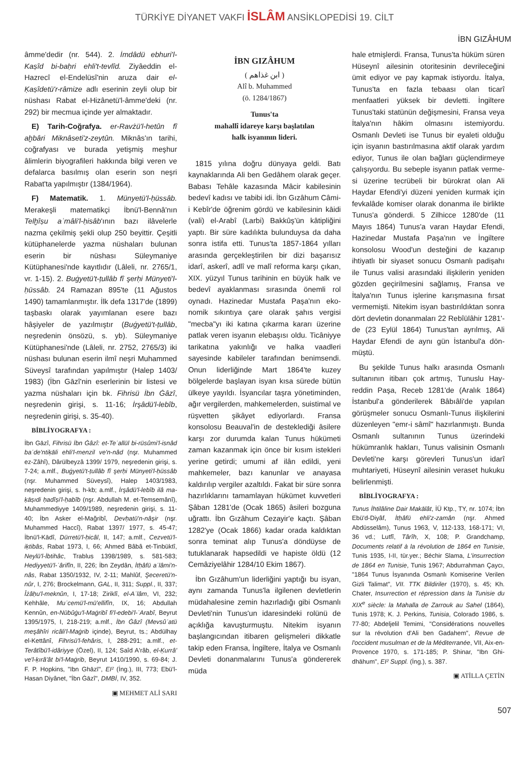TÜRKİYE DİYANET VAKFI İSLÂM ANSİKLOPEDİSİ 19. CİLT
İBN GIZÂHUM
âmme'dedir (nr. 544). 2. İmdâdü ebhu­ri'l-Kaṣîd bi-baḥri ehli't-tevlîd. Ziyâed­din el-Hazrecî el-Endelüsî'nin aruza dair el-Ḳaṣîdetü'r-râmize adlı eserinin zeyli olup bir nüshası Rabat el-Hizânetü'l-âm­me'deki (nr. 292) bir mecmua içinde yer almaktadır.
E) Tarih-Coğrafya. er-Ravżü'l-hetûn fî aḫbâri Miknâseti'z-zeytûn. Miknâs'ın tarihi, coğrafyası ve burada yetişmiş meş­hur âlimlerin biyografileri hakkında bilgi veren ve defalarca basılmış olan eserin son neşri Rabat'ta yapılmıştır (1384/1964).
F) Matematik. 1. Münyetü'l-ḥüssâb. Merakeşli matematikçi İbnü'l-Bennâ'nın Telḫîṣu aʿmâli'l-ḥisâb'ının bazı ilâveler­le nazma çekilmiş şekli olup 250 beyittir. Çeşitli kütüphanelerde yazma nüshala­rı bulunan eserin bir nüshası Süleymani­ye Kütüphanesi'nde kayıtlıdır (Lâleli, nr. 2765/1, vr. 1-15). 2. Buġyetü't-ṭullâb fî şerḥi Münyeti'l-ḥüssâb. 24 Ramazan 895'te (11 Ağustos 1490) tamamlanmış­tır. İlk defa 1317'de (1899) taşbaskı ola­rak yayımlanan esere bazı hâşiyeler de ya­zılmıştır (Buġyetü't-ṭullâb, neşredenin ön­sözü, s. yb). Süleymaniye Kütüphanesi'n­de (Lâleli, nr. 2752, 2765/3) iki nüshası bu­lunan eserin ilmî neşri Muhammed Sü­veysî tarafından yapılmıştır (Halep 1403/ 1983) (İbn Gāzî'nin eserlerinin bir listesi ve yazma nüshaları için bk. Fihrisü İbn Ġâzî, neşredenin girişi, s. 11-16; İrşâdü'l-le­bîb, neşredenin girişi, s. 35-40).
BİBLİYOGRAFYA :
İbn Gāzî, Fihrisü İbn Ġâzî: et-Teʿallül bi-rüsû­mi'l-isnâd baʿde'ntiḳāli ehli'l-menzil ve'n-nâd (nşr. Muhammed ez-Zâhî), Dârülbeyzâ 1399/ 1979, neşredenin girişi, s. 7-24; a.mlf., Buġye­tü't-ṭullâb fî şerḥi Münyeti'l-ḥüssâb (nşr. Mu­hammed Süveysî), Halep 1403/1983, neşrede­nin girişi, s. h-kb; a.mlf., İrşâdü'l-lebîb ilâ ma­ḳāṣıdi ḥadîṣi'l-ḥabîb (nşr. Abdullah M. et-Tem­semânî), Muhammediyye 1409/1989, neşrede­nin girişi, s. 11-40; İbn Asker el-Mağribî, Devḥa­tü'n-nâşir (nşr. Muhammed Haccî), Rabat 1397/ 1977, s. 45-47; İbnü'l-Kādî, Dürretü'l-ḥicâl, II, 147; a.mlf., Cezvetü'l-iḳtibâs, Rabat 1973, I, 66; Ahmed Bâbâ et-Tinbüktî, Neylü'l-İbtihâc, Trab­lus 1398/1989, s. 581-583; Hediyyetü'l-ʿârifîn, II, 226; İbn Zeydân, İtḥâfü aʿlâmi'n-nâs, Rabat 1350/1932, IV, 2-11; Mahlûf, Şeceretü'n-nûr, I, 276; Brockelmann, GAL, II, 311; Suppl., II, 337; Îżâḥu'l-meknûn, I, 17-18; Ziriklî, el-Aʿlâm, VI, 232; Kehhâle, Muʿcemü'l-mü'ellifîn, IX, 16; Ab­dullah Kennûn, en-Nübûġu'l-Maġribî fi'l-edebi'l-ʿArabî, Beyrut 1395/1975, I, 218-219; a.mlf., İbn Ġâzî (Mevsûʿatü meşâhîri ricâli'l-Maġrib içinde), Beyrut, ts.; Abdülhay el-Kettânî, Fihri­sü'l-fehâris, I, 288-291; a.mlf., et-Terâtîbü'l-idâ­riyye (Özel), II, 124; Saîd A'râb, el-Ḳurrâ' ve'l-ḳırâ'ât bi'l-Maġrib, Beyrut 1410/1990, s. 69-84; J. F. P. Hopkins, "Ibn Ghāzī", EI² (İng.), III, 773; Ebü'l-Hasan Diyânet, "İbn Ġāzî", DMBİ, IV, 352.
▣ MEHMET ALİ SARI
İBN GIZÂHUM
( ابن غذاهم )
Alî b. Muhammed
(ö. 1284/1867)
Tunus'ta
mahallî idareye karşı başlatılan
halk isyanının lideri.
1815 yılına doğru dünyaya geldi. Batı kaynaklarında Ali ben Gedâhem olarak geçer. Babası Tehâle kazasında Mâcir ka­bilesinin bedevî kadısı ve tabibi idi. İbn Gızâhum Câmi-i Kebîr'de öğrenim gördü ve kabilesinin kāidi (vali) el-Arabî (Larbi) Bakkûş'ün kâtipliğini yaptı. Bir süre kadı­lıkta bulunduysa da daha sonra istifa etti. Tunus'ta 1857-1864 yılları arasında ger­çekleştirilen bir dizi başarısız idarî, aske­rî, adlî ve malî reforma karşı çıkan, XIX. yüzyıl Tunus tarihinin en büyük halk ve bedevî ayaklanması sırasında önemli rol oynadı. Hazinedar Mustafa Paşa'nın eko­nomik sıkıntıya çare olarak şahıs vergisi "mecba"yı iki katına çıkarma kararı üze­rine patlak veren isyanın elebaşısı oldu. Ticâniyye tarikatına yakınlığı ve halka va­adleri sayesinde kabileler tarafından be­nimsendi. Onun liderliğinde Mart 1864'­te kuzey bölgelerde başlayan isyan kısa sürede bütün ülkeye yayıldı. İsyancılar taşra yönetiminden, ağır vergilerden, mahkemelerden, suistimal ve rüşvetten şikâyet ediyorlardı. Fransa konsolosu Be­auval'in de desteklediği âsilere karşı zor durumda kalan Tunus hükümeti zaman kazanmak için önce bir kısım istekleri ye­rine getirdi; umumi af ilân edildi, yeni mahkemeler, bazı kanunlar ve anayasa kaldırılıp vergiler azaltıldı. Fakat bir süre sonra hazırlıklarını tamamlayan hükümet kuvvetleri Şâban 1281'de (Ocak 1865) âsi­leri bozguna uğrattı. İbn Gızâhum Ceza­yir'e kaçtı. Şâban 1282'ye (Ocak 1866) ka­dar orada kaldıktan sonra teminat alıp Tunus'a döndüyse de tutuklanarak hap­sedildi ve hapiste öldü (12 Cemâziyelâhir 1284/10 Ekim 1867).
İbn Gızâhum'un liderliğini yaptığı bu is­yan, aynı zamanda Tunus'la ilgilenen dev­letlerin müdahalesine zemin hazırladığı gibi Osmanlı Devleti'nin Tunus'un idare­sindeki rolünü de açıklığa kavuşturmuş­tu. Nitekim isyanın başlangıcından itiba­ren gelişmeleri dikkatle takip eden Fran­sa, İngiltere, İtalya ve Osmanlı Devleti do­nanmalarını Tunus'a göndererek müda­
hale etmişlerdi. Fransa, Tunus'ta hüküm süren Hüseynî ailesinin otoritesinin dev­rileceğini ümit ediyor ve pay kapmak isti­yordu. İtalya, Tunus'ta en fazla tebaası olan ticarî menfaatleri yüksek bir devlet­ti. İngiltere Tunus'taki statünün değiş­mesini, Fransa veya İtalya'nın hâkim ol­masını istemiyordu. Osmanlı Devleti ise Tunus bir eyaleti olduğu için isyanın bas­tırılmasına aktif olarak yardım ediyor, Tu­nus ile olan bağları güçlendirmeye çalışı­yordu. Bu sebeple isyanın patlak verme­si üzerine tecrübeli bir bürokrat olan Ali Haydar Efendi'yi düzeni yeniden kurmak için fevkalâde komiser olarak donanma ile birlikte Tunus'a gönderdi. 5 Zilhicce 1280'de (11 Mayıs 1864) Tunus'a varan Haydar Efendi, Hazinedar Mustafa Paşa'­nın ve İngiltere konsolosu Wood'un des­teğini de kazanıp ihtiyatlı bir siyaset so­nucu Osmanlı padişahı ile Tunus valisi ara­sındaki ilişkilerin yeniden gözden geçiril­mesini sağlamış, Fransa ve İtalya'nın Tu­nus işlerine karışmasına fırsat vermemiş­ti. Nitekim isyan bastırıldıktan sonra dört devletin donanmaları 22 Rebîülâhir 1281'­de (23 Eylül 1864) Tunus'tan ayrılmış, Ali Haydar Efendi de aynı gün İstanbul'a dön­müştü.
Bu şekilde Tunus halkı arasında Osmanlı sultanının itibarı çok artmış, Tunuslu Hay­reddin Paşa, Receb 1281'de (Aralık 1864) İstanbul'a gönderilerek Bâbıâli'de yapılan görüşmeler sonucu Osmanlı-Tunus ilişki­lerini düzenleyen "emr-i sâmî" hazırlan­mıştı. Bunda Osmanlı sultanının Tunus üzerindeki hükümranlık hakları, Tunus valisinin Osmanlı Devleti'ne karşı görev­leri Tunus'un idarî muhtariyeti, Hüseynî ailesinin veraset hukuku belirlenmişti.
BİBLİYOGRAFYA :
Tunus İhtilâline Dair Makālât, İÜ Ktp., TY, nr. 1074; İbn Ebü'd-Diyâf, İtḥâfü ehli'z-zamân (nşr. Ahmed Abdüsselâm), Tunus 1963, V, 112-133, 168-171; VI, 36 vd.; Lutfî, Târîh, X, 108; P. Grandchamp, Documents relatif à la révolution de 1864 en Tunisie, Tunis 1935, I-II, tür.yer.; Béchir Slama, L'insurrection de 1864 en Tuni­sie, Tunis 1967; Abdurrahman Çaycı, "1864 Tu­nus İsyanında Osmanlı Komiserine Verilen Gizli Talimat", VII. TTK Bildiriler (1970), s. 45; Kh. Chater, Insurrection et répression dans la Tunisie du XIX<sup>e</sup> siècle: la Mahalla de Zarrouk au Sahel (1864), Tunis 1978; K. J. Perkins, Tu­nisia, Colorado 1986, s. 77-80; Abdeljelil Temi­mi, "Considérations nouvelles sur la révolution d'Ali ben Gadahem", Revue de l'occident mu­sulman et de la Méditerranée, VII, Aix-en-Pro­vence 1970, s. 171-185; P. Shinar, "Ibn Ghi­dhāhum", EI² Suppl. (İng.), s. 387.
▣ ATİLLA ÇETİN
507